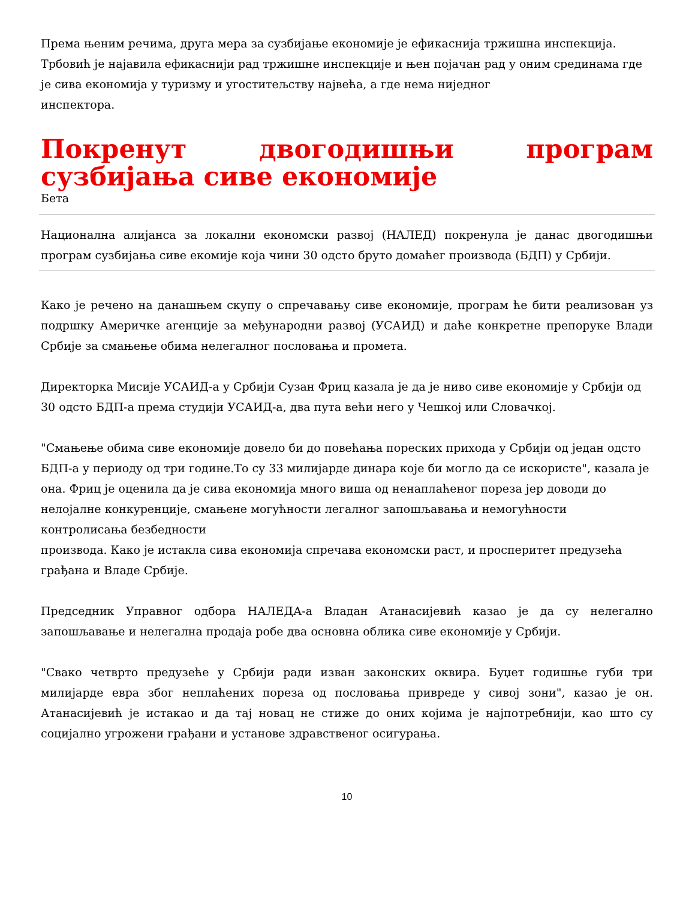Према њеним речима, друга мера за сузбијање економије је ефикаснија тржишна инспекција. Трбовић је најавила ефикаснији рад тржишне инспекције и њен појачан рад у оним срединама где је сива економија у туризму и угоститељству највећа, а где нема ниједног
инспектора.
Покренут двогодишњи програм сузбијања сиве економије
Бета
Национална алијанса за локални економски развој (НАЛЕД) покренула је данас двогодишњи програм сузбијања сиве екомије која чини 30 одсто бруто домаћег производа (БДП) у Србији.
Како је речено на данашњем скупу о спречавању сиве економије, програм ће бити реализован уз подршку Америчке агенције за међународни развој (УСАИД) и даће конкретне препоруке Влади Србије за смањење обима нелегалног пословања и промета.
Директорка Мисије УСАИД-а у Србији Сузан Фриц казала је да је ниво сиве економије у Србији од 30 одсто БДП-а према студији УСАИД-а, два пута већи него у Чешкој или Словачкој.
"Смањење обима сиве економије довело би до повећања пореских прихода у Србији од један одсто БДП-а у периоду од три године.То су 33 милијарде динара које би могло да се искористе", казала је она. Фриц је оценила да је сива економија много виша од ненаплаћеног пореза јер доводи до нелојалне конкуренције, смањене могућности легалног запошљавања и немогућности контролисања безбедности
производа. Како је истакла сива економија спречава економски раст, и просперитет предузећа грађана и Владе Србије.
Председник Управног одбора НАЛЕДА-а Владан Атанасијевић казао је да су нелегално запошљавање и нелегална продаја робе два основна облика сиве економије у Србији.
"Свако четврто предузеће у Србији ради изван законских оквира. Буџет годишње губи три милијарде евра због неплаћених пореза од пословања привреде у сивој зони", казао је он. Атанасијевић је истакао и да тај новац не стиже до оних којима је најпотребнији, као што су социјално угрожени грађани и установе здравственог осигурања.
10